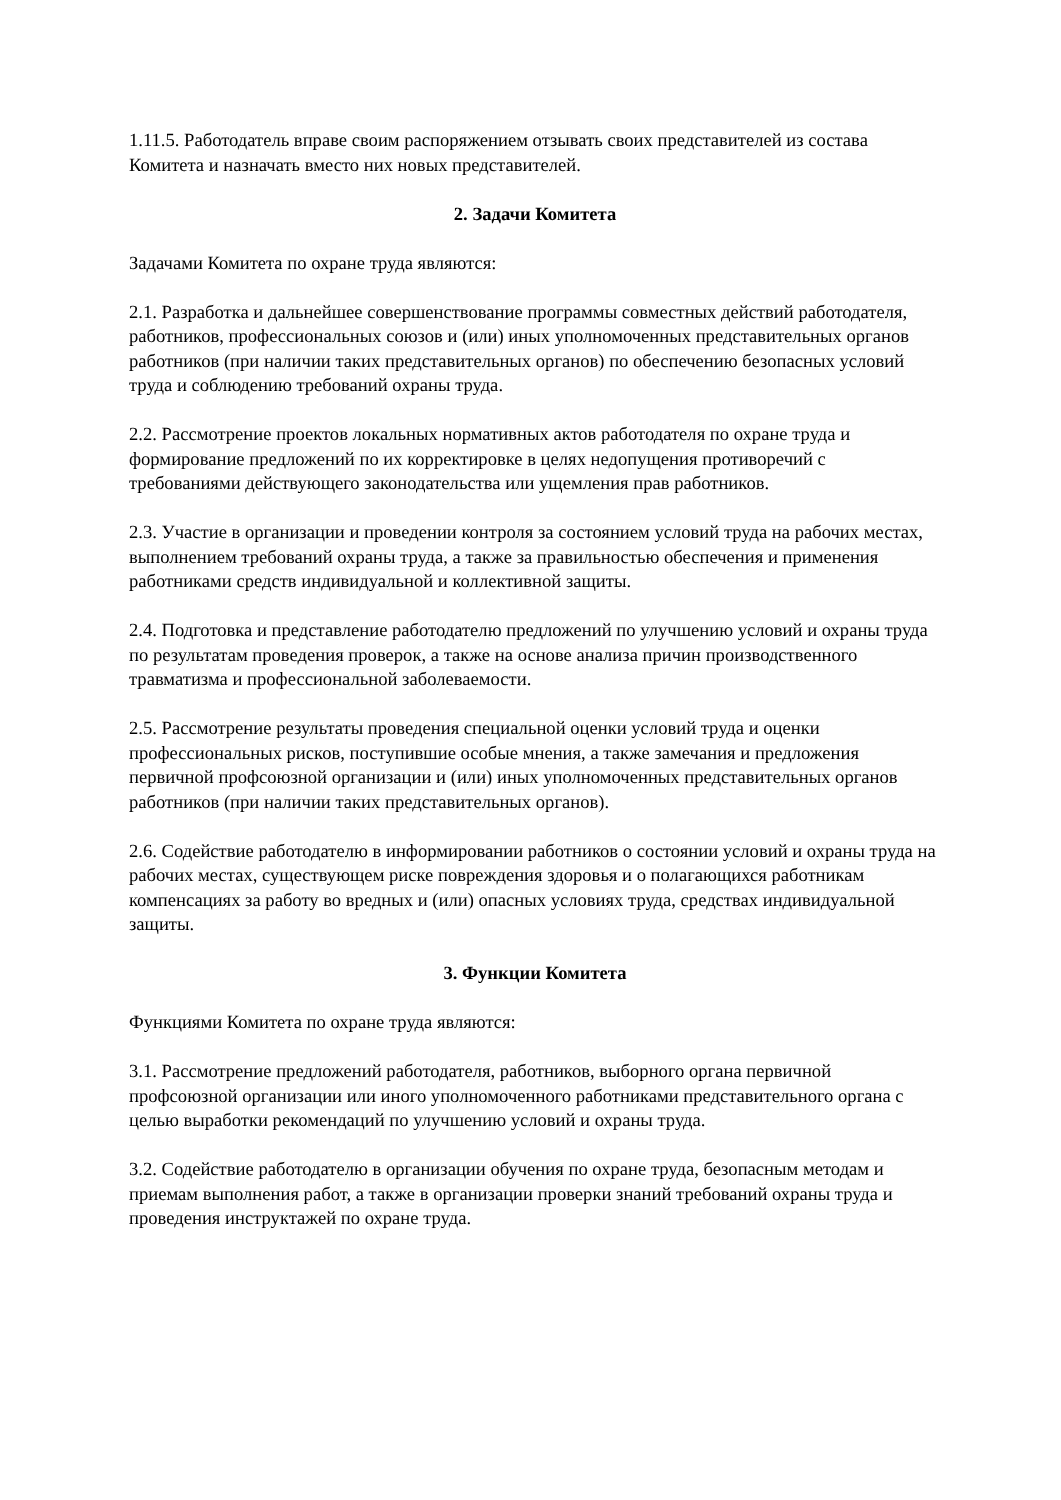1.11.5. Работодатель вправе своим распоряжением отзывать своих представителей из состава Комитета и назначать вместо них новых представителей.
2. Задачи Комитета
Задачами Комитета по охране труда являются:
2.1. Разработка и дальнейшее совершенствование программы совместных действий работодателя, работников, профессиональных союзов и (или) иных уполномоченных представительных органов работников (при наличии таких представительных органов) по обеспечению безопасных условий труда и соблюдению требований охраны труда.
2.2. Рассмотрение проектов локальных нормативных актов работодателя по охране труда и формирование предложений по их корректировке в целях недопущения противоречий с требованиями действующего законодательства или ущемления прав работников.
2.3. Участие в организации и проведении контроля за состоянием условий труда на рабочих местах, выполнением требований охраны труда, а также за правильностью обеспечения и применения работниками средств индивидуальной и коллективной защиты.
2.4. Подготовка и представление работодателю предложений по улучшению условий и охраны труда по результатам проведения проверок, а также на основе анализа причин производственного травматизма и профессиональной заболеваемости.
2.5. Рассмотрение результаты проведения специальной оценки условий труда и оценки профессиональных рисков, поступившие особые мнения, а также замечания и предложения первичной профсоюзной организации и (или) иных уполномоченных представительных органов работников (при наличии таких представительных органов).
2.6. Содействие работодателю в информировании работников о состоянии условий и охраны труда на рабочих местах, существующем риске повреждения здоровья и о полагающихся работникам компенсациях за работу во вредных и (или) опасных условиях труда, средствах индивидуальной защиты.
3. Функции Комитета
Функциями Комитета по охране труда являются:
3.1. Рассмотрение предложений работодателя, работников, выборного органа первичной профсоюзной организации или иного уполномоченного работниками представительного органа с целью выработки рекомендаций по улучшению условий и охраны труда.
3.2. Содействие работодателю в организации обучения по охране труда, безопасным методам и приемам выполнения работ, а также в организации проверки знаний требований охраны труда и проведения инструктажей по охране труда.